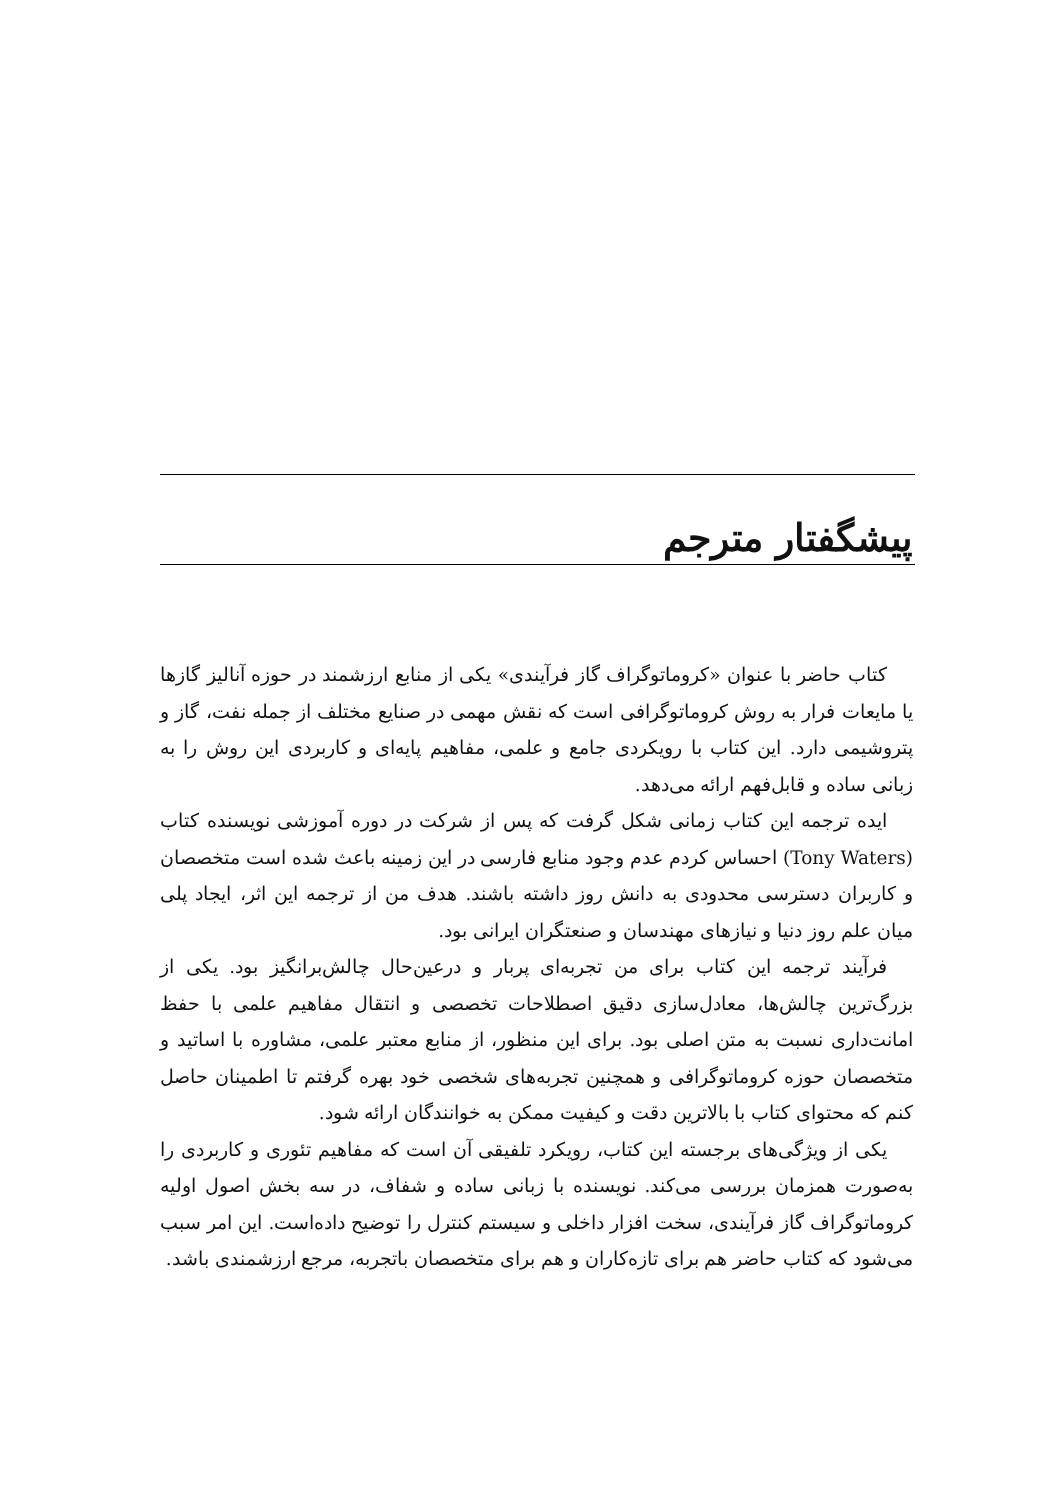پیشگفتار مترجم
کتاب حاضر با عنوان «کروماتوگراف گاز فرآیندی» یکی از منابع ارزشمند در حوزه آنالیز گازها یا مایعات فرار به روش کروماتوگرافی است که نقش مهمی در صنایع مختلف از جمله نفت، گاز و پتروشیمی دارد. این کتاب با رویکردی جامع و علمی، مفاهیم پایه‌ای و کاربردی این روش را به زبانی ساده و قابل‌فهم ارائه می‌دهد.
ایده ترجمه این کتاب زمانی شکل گرفت که پس از شرکت در دوره آموزشی نویسنده کتاب (Tony Waters) احساس کردم عدم وجود منابع فارسی در این زمینه باعث شده است متخصصان و کاربران دسترسی محدودی به دانش روز داشته باشند. هدف من از ترجمه این اثر، ایجاد پلی میان علم روز دنیا و نیازهای مهندسان و صنعتگران ایرانی بود.
فرآیند ترجمه این کتاب برای من تجربه‌ای پربار و درعین‌حال چالش‌برانگیز بود. یکی از بزرگ‌ترین چالش‌ها، معادل‌سازی دقیق اصطلاحات تخصصی و انتقال مفاهیم علمی با حفظ امانت‌داری نسبت به متن اصلی بود. برای این منظور، از منابع معتبر علمی، مشاوره با اساتید و متخصصان حوزه کروماتوگرافی و همچنین تجربه‌های شخصی خود بهره گرفتم تا اطمینان حاصل کنم که محتوای کتاب با بالاترین دقت و کیفیت ممکن به خوانندگان ارائه شود.
یکی از ویژگی‌های برجسته این کتاب، رویکرد تلفیقی آن است که مفاهیم تئوری و کاربردی را به‌صورت همزمان بررسی می‌کند. نویسنده با زبانی ساده و شفاف، در سه بخش اصول اولیه کروماتوگراف گاز فرآیندی، سخت افزار داخلی و سیستم کنترل را توضیح داده‌است. این امر سبب می‌شود که کتاب حاضر هم برای تازه‌کاران و هم برای متخصصان باتجربه، مرجع ارزشمندی باشد.